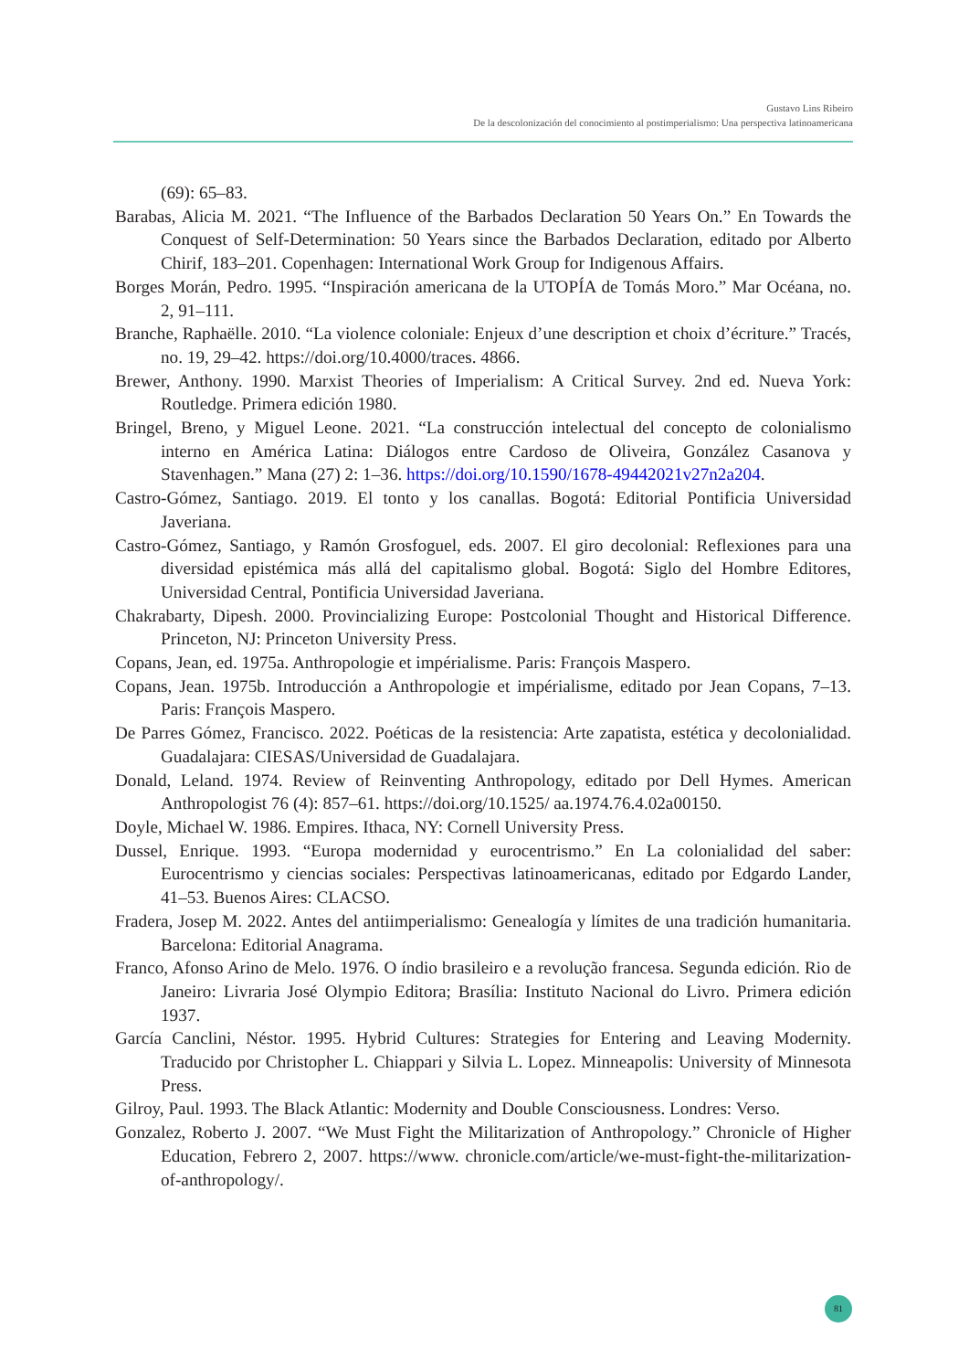Gustavo Lins Ribeiro
De la descolonización del conocimiento al postimperialismo: Una perspectiva latinoamericana
(69): 65–83.
Barabas, Alicia M. 2021. “The Influence of the Barbados Declaration 50 Years On.” En Towards the Conquest of Self-Determination: 50 Years since the Barbados Declaration, editado por Alberto Chirif, 183–201. Copenhagen: International Work Group for Indigenous Affairs.
Borges Morán, Pedro. 1995. “Inspiración americana de la UTOPÍA de Tomás Moro.” Mar Océana, no. 2, 91–111.
Branche, Raphaëlle. 2010. “La violence coloniale: Enjeux d’une description et choix d’écriture.” Tracés, no. 19, 29–42. https://doi.org/10.4000/traces. 4866.
Brewer, Anthony. 1990. Marxist Theories of Imperialism: A Critical Survey. 2nd ed. Nueva York: Routledge. Primera edición 1980.
Bringel, Breno, y Miguel Leone. 2021. “La construcción intelectual del concepto de colonialismo interno en América Latina: Diálogos entre Cardoso de Oliveira, González Casanova y Stavenhagen.” Mana (27) 2: 1–36. https://doi.org/10.1590/1678-49442021v27n2a204.
Castro-Gómez, Santiago. 2019. El tonto y los canallas. Bogotá: Editorial Pontificia Universidad Javeriana.
Castro-Gómez, Santiago, y Ramón Grosfoguel, eds. 2007. El giro decolonial: Reflexiones para una diversidad epistémica más allá del capitalismo global. Bogotá: Siglo del Hombre Editores, Universidad Central, Pontificia Universidad Javeriana.
Chakrabarty, Dipesh. 2000. Provincializing Europe: Postcolonial Thought and Historical Difference. Princeton, NJ: Princeton University Press.
Copans, Jean, ed. 1975a. Anthropologie et impérialisme. Paris: François Maspero.
Copans, Jean. 1975b. Introducción a Anthropologie et impérialisme, editado por Jean Copans, 7–13. Paris: François Maspero.
De Parres Gómez, Francisco. 2022. Poéticas de la resistencia: Arte zapatista, estética y decolonialidad. Guadalajara: CIESAS/Universidad de Guadalajara.
Donald, Leland. 1974. Review of Reinventing Anthropology, editado por Dell Hymes. American Anthropologist 76 (4): 857–61. https://doi.org/10.1525/ aa.1974.76.4.02a00150.
Doyle, Michael W. 1986. Empires. Ithaca, NY: Cornell University Press.
Dussel, Enrique. 1993. “Europa modernidad y eurocentrismo.” En La colonialidad del saber: Eurocentrismo y ciencias sociales: Perspectivas latinoamericanas, editado por Edgardo Lander, 41–53. Buenos Aires: CLACSO.
Fradera, Josep M. 2022. Antes del antiimperialismo: Genealogía y límites de una tradición humanitaria. Barcelona: Editorial Anagrama.
Franco, Afonso Arino de Melo. 1976. O índio brasileiro e a revolução francesa. Segunda edición. Rio de Janeiro: Livraria José Olympio Editora; Brasília: Instituto Nacional do Livro. Primera edición 1937.
García Canclini, Néstor. 1995. Hybrid Cultures: Strategies for Entering and Leaving Modernity. Traducido por Christopher L. Chiappari y Silvia L. Lopez. Minneapolis: University of Minnesota Press.
Gilroy, Paul. 1993. The Black Atlantic: Modernity and Double Consciousness. Londres: Verso.
Gonzalez, Roberto J. 2007. “We Must Fight the Militarization of Anthropology.” Chronicle of Higher Education, Febrero 2, 2007. https://www. chronicle.com/article/we-must-fight-the-militarization-of-anthropology/.
81